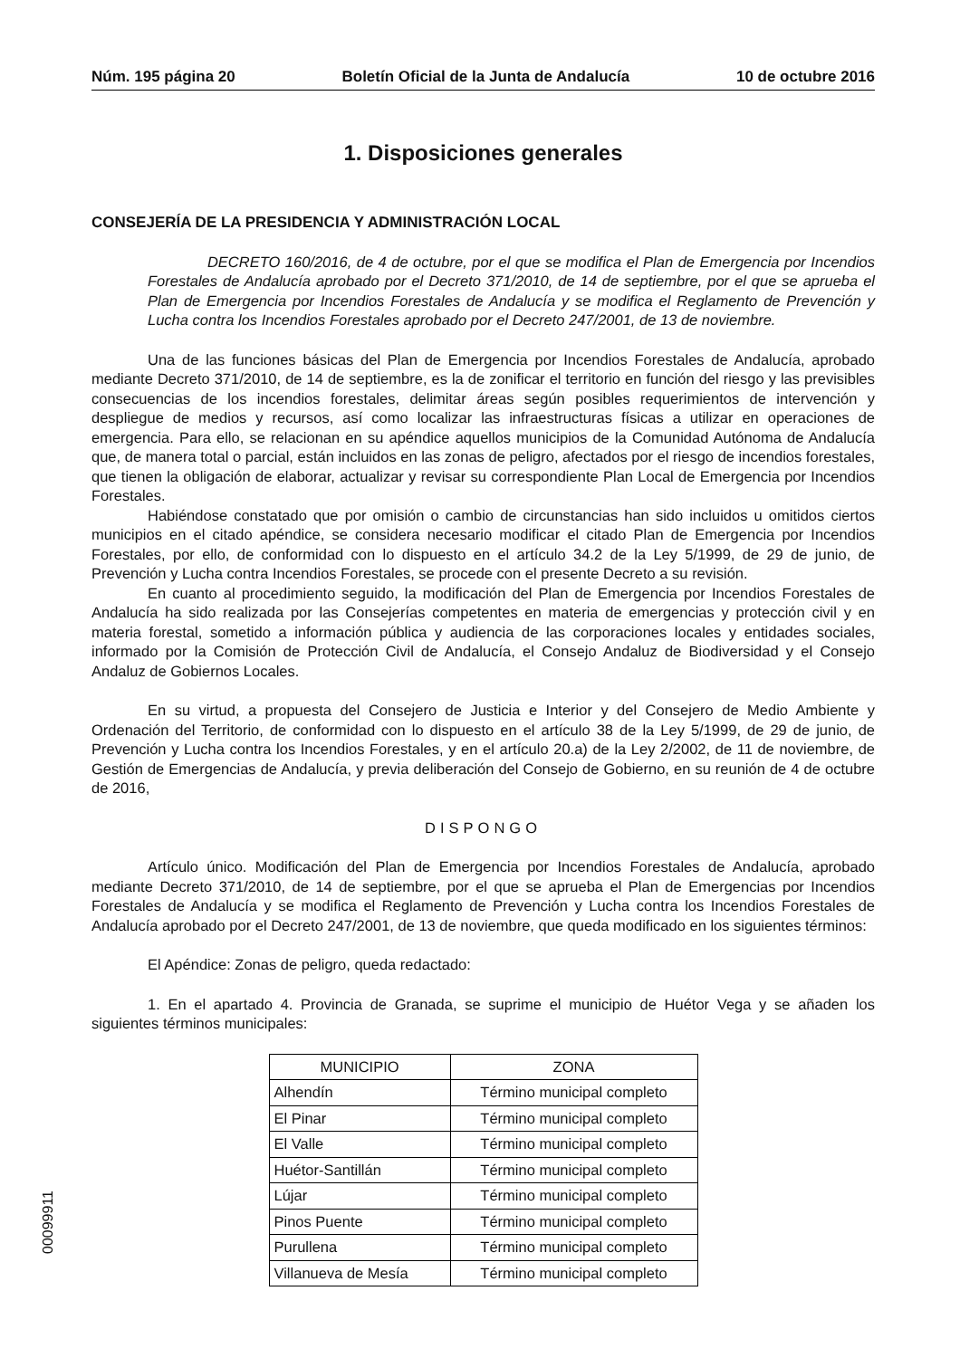Núm. 195 página 20 Boletín Oficial de la Junta de Andalucía 10 de octubre 2016
1. Disposiciones generales
CONSEJERÍA DE LA PRESIDENCIA Y ADMINISTRACIÓN LOCAL
DECRETO 160/2016, de 4 de octubre, por el que se modifica el Plan de Emergencia por Incendios Forestales de Andalucía aprobado por el Decreto 371/2010, de 14 de septiembre, por el que se aprueba el Plan de Emergencia por Incendios Forestales de Andalucía y se modifica el Reglamento de Prevención y Lucha contra los Incendios Forestales aprobado por el Decreto 247/2001, de 13 de noviembre.
Una de las funciones básicas del Plan de Emergencia por Incendios Forestales de Andalucía, aprobado mediante Decreto 371/2010, de 14 de septiembre, es la de zonificar el territorio en función del riesgo y las previsibles consecuencias de los incendios forestales, delimitar áreas según posibles requerimientos de intervención y despliegue de medios y recursos, así como localizar las infraestructuras físicas a utilizar en operaciones de emergencia. Para ello, se relacionan en su apéndice aquellos municipios de la Comunidad Autónoma de Andalucía que, de manera total o parcial, están incluidos en las zonas de peligro, afectados por el riesgo de incendios forestales, que tienen la obligación de elaborar, actualizar y revisar su correspondiente Plan Local de Emergencia por Incendios Forestales.
Habiéndose constatado que por omisión o cambio de circunstancias han sido incluidos u omitidos ciertos municipios en el citado apéndice, se considera necesario modificar el citado Plan de Emergencia por Incendios Forestales, por ello, de conformidad con lo dispuesto en el artículo 34.2 de la Ley 5/1999, de 29 de junio, de Prevención y Lucha contra Incendios Forestales, se procede con el presente Decreto a su revisión.
En cuanto al procedimiento seguido, la modificación del Plan de Emergencia por Incendios Forestales de Andalucía ha sido realizada por las Consejerías competentes en materia de emergencias y protección civil y en materia forestal, sometido a información pública y audiencia de las corporaciones locales y entidades sociales, informado por la Comisión de Protección Civil de Andalucía, el Consejo Andaluz de Biodiversidad y el Consejo Andaluz de Gobiernos Locales.
En su virtud, a propuesta del Consejero de Justicia e Interior y del Consejero de Medio Ambiente y Ordenación del Territorio, de conformidad con lo dispuesto en el artículo 38 de la Ley 5/1999, de 29 de junio, de Prevención y Lucha contra los Incendios Forestales, y en el artículo 20.a) de la Ley 2/2002, de 11 de noviembre, de Gestión de Emergencias de Andalucía, y previa deliberación del Consejo de Gobierno, en su reunión de 4 de octubre de 2016,
DISPONGO
Artículo único. Modificación del Plan de Emergencia por Incendios Forestales de Andalucía, aprobado mediante Decreto 371/2010, de 14 de septiembre, por el que se aprueba el Plan de Emergencias por Incendios Forestales de Andalucía y se modifica el Reglamento de Prevención y Lucha contra los Incendios Forestales de Andalucía aprobado por el Decreto 247/2001, de 13 de noviembre, que queda modificado en los siguientes términos:
El Apéndice: Zonas de peligro, queda redactado:
1. En el apartado 4. Provincia de Granada, se suprime el municipio de Huétor Vega y se añaden los siguientes términos municipales:
| MUNICIPIO | ZONA |
| --- | --- |
| Alhendín | Término municipal completo |
| El Pinar | Término municipal completo |
| El Valle | Término municipal completo |
| Huétor-Santillán | Término municipal completo |
| Lújar | Término municipal completo |
| Pinos Puente | Término municipal completo |
| Purullena | Término municipal completo |
| Villanueva de Mesía | Término municipal completo |
00099911